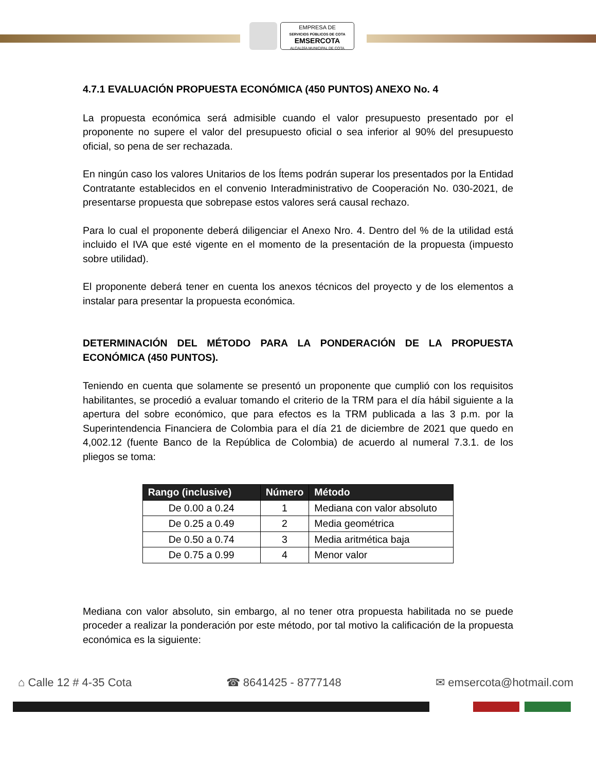EMPRESA DE
SERVICIOS PÚBLICOS DE COTA
EMSERCOTA
ALCALDÍA MUNICIPAL DE COTA
4.7.1 EVALUACIÓN PROPUESTA ECONÓMICA (450 PUNTOS) ANEXO No. 4
La propuesta económica será admisible cuando el valor presupuesto presentado por el proponente no supere el valor del presupuesto oficial o sea inferior al 90% del presupuesto oficial, so pena de ser rechazada.
En ningún caso los valores Unitarios de los Ítems podrán superar los presentados por la Entidad Contratante establecidos en el convenio Interadministrativo de Cooperación No. 030-2021, de presentarse propuesta que sobrepase estos valores será causal rechazo.
Para lo cual el proponente deberá diligenciar el Anexo Nro. 4. Dentro del % de la utilidad está incluido el IVA que esté vigente en el momento de la presentación de la propuesta (impuesto sobre utilidad).
El proponente deberá tener en cuenta los anexos técnicos del proyecto y de los elementos a instalar para presentar la propuesta económica.
DETERMINACIÓN DEL MÉTODO PARA LA PONDERACIÓN DE LA PROPUESTA ECONÓMICA (450 PUNTOS).
Teniendo en cuenta que solamente se presentó un proponente que cumplió con los requisitos habilitantes, se procedió a evaluar tomando el criterio de la TRM para el día hábil siguiente a la apertura del sobre económico, que para efectos es la TRM publicada a las 3 p.m. por la Superintendencia Financiera de Colombia para el día 21 de diciembre de 2021 que quedo en 4,002.12 (fuente Banco de la República de Colombia) de acuerdo al numeral 7.3.1. de los pliegos se toma:
| Rango (inclusive) | Número | Método |
| --- | --- | --- |
| De 0.00 a 0.24 | 1 | Mediana con valor absoluto |
| De 0.25 a 0.49 | 2 | Media geométrica |
| De 0.50 a 0.74 | 3 | Media aritmética baja |
| De 0.75 a 0.99 | 4 | Menor valor |
Mediana con valor absoluto, sin embargo, al no tener otra propuesta habilitada no se puede proceder a realizar la ponderación por este método, por tal motivo la calificación de la propuesta económica es la siguiente:
⌂ Calle 12 # 4-35 Cota ☎ 8641425 - 8777148 ✉ emsercota@hotmail.com